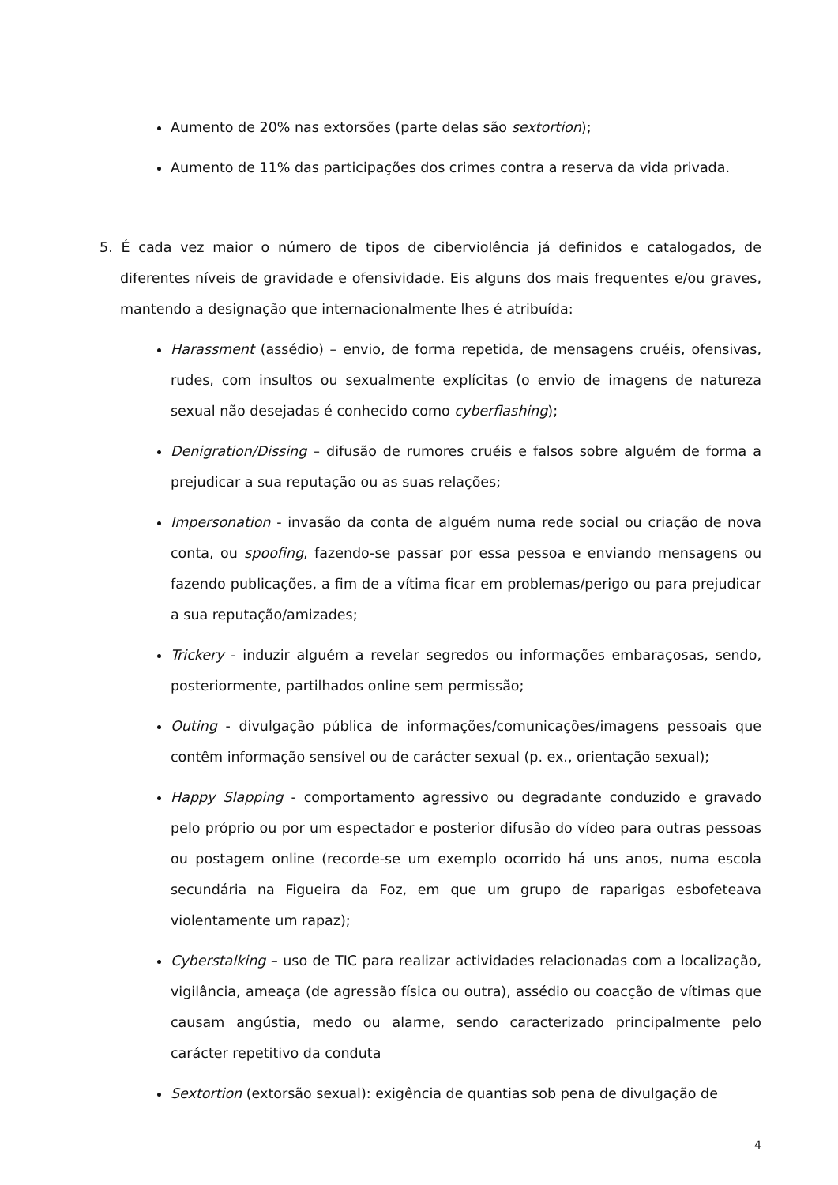Aumento de 20% nas extorsões (parte delas são sextortion);
Aumento de 11% das participações dos crimes contra a reserva da vida privada.
5. É cada vez maior o número de tipos de ciberviolência já definidos e catalogados, de diferentes níveis de gravidade e ofensividade. Eis alguns dos mais frequentes e/ou graves, mantendo a designação que internacionalmente lhes é atribuída:
Harassment (assédio) – envio, de forma repetida, de mensagens cruéis, ofensivas, rudes, com insultos ou sexualmente explícitas (o envio de imagens de natureza sexual não desejadas é conhecido como cyberflashing);
Denigration/Dissing – difusão de rumores cruéis e falsos sobre alguém de forma a prejudicar a sua reputação ou as suas relações;
Impersonation - invasão da conta de alguém numa rede social ou criação de nova conta, ou spoofing, fazendo-se passar por essa pessoa e enviando mensagens ou fazendo publicações, a fim de a vítima ficar em problemas/perigo ou para prejudicar a sua reputação/amizades;
Trickery - induzir alguém a revelar segredos ou informações embaraçosas, sendo, posteriormente, partilhados online sem permissão;
Outing - divulgação pública de informações/comunicações/imagens pessoais que contêm informação sensível ou de carácter sexual (p. ex., orientação sexual);
Happy Slapping - comportamento agressivo ou degradante conduzido e gravado pelo próprio ou por um espectador e posterior difusão do vídeo para outras pessoas ou postagem online (recorde-se um exemplo ocorrido há uns anos, numa escola secundária na Figueira da Foz, em que um grupo de raparigas esbofeteava violentamente um rapaz);
Cyberstalking – uso de TIC para realizar actividades relacionadas com a localização, vigilância, ameaça (de agressão física ou outra), assédio ou coacção de vítimas que causam angústia, medo ou alarme, sendo caracterizado principalmente pelo carácter repetitivo da conduta
Sextortion (extorsão sexual): exigência de quantias sob pena de divulgação de
4